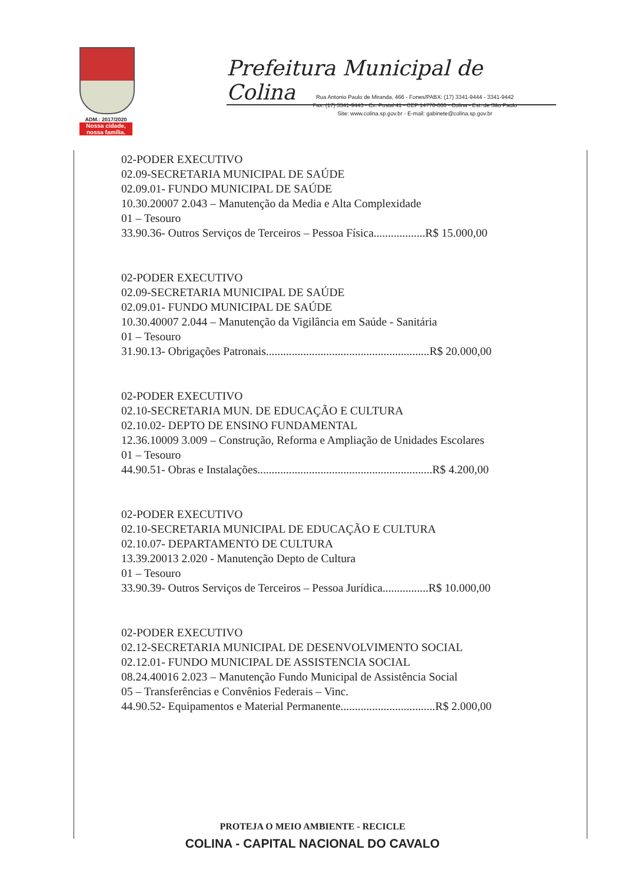ADM.: 2017/2020
Nossa cidade,
nossa família.
Prefeitura Municipal de Colina
Rua Antonio Paulo de Miranda, 466 - Fones/PABX: (17) 3341-9444 - 3341-9442
Fax: (17) 3341-9443 - Cx. Postal 41 - CEP 14770-000 - Colina - Est. de São Paulo
Site: www.colina.sp.gov.br - E-mail: gabinete@colina.sp.gov.br
02-PODER EXECUTIVO
02.09-SECRETARIA MUNICIPAL DE SAÚDE
02.09.01- FUNDO MUNICIPAL DE SAÚDE
10.30.20007 2.043 – Manutenção da Media e Alta Complexidade
01 – Tesouro
33.90.36- Outros Serviços de Terceiros – Pessoa Física..................R$ 15.000,00
02-PODER EXECUTIVO
02.09-SECRETARIA MUNICIPAL DE SAÚDE
02.09.01- FUNDO MUNICIPAL DE SAÚDE
10.30.40007 2.044 – Manutenção da Vigilância em Saúde - Sanitária
01 – Tesouro
31.90.13- Obrigações Patronais.........................................................R$ 20.000,00
02-PODER EXECUTIVO
02.10-SECRETARIA MUN. DE EDUCAÇÃO E CULTURA
02.10.02- DEPTO DE ENSINO FUNDAMENTAL
12.36.10009 3.009 – Construção, Reforma e Ampliação de Unidades Escolares
01 – Tesouro
44.90.51- Obras e Instalações.............................................................R$ 4.200,00
02-PODER EXECUTIVO
02.10-SECRETARIA MUNICIPAL DE EDUCAÇÃO E CULTURA
02.10.07- DEPARTAMENTO DE CULTURA
13.39.20013 2.020 - Manutenção Depto de Cultura
01 – Tesouro
33.90.39- Outros Serviços de Terceiros – Pessoa Jurídica................R$ 10.000,00
02-PODER EXECUTIVO
02.12-SECRETARIA MUNICIPAL DE DESENVOLVIMENTO SOCIAL
02.12.01- FUNDO MUNICIPAL DE ASSISTENCIA SOCIAL
08.24.40016 2.023 – Manutenção Fundo Municipal de Assistência Social
05 – Transferências e Convênios Federais – Vinc.
44.90.52- Equipamentos e Material Permanente.................................R$ 2.000,00
PROTEJA O MEIO AMBIENTE - RECICLE
COLINA - CAPITAL NACIONAL DO CAVALO